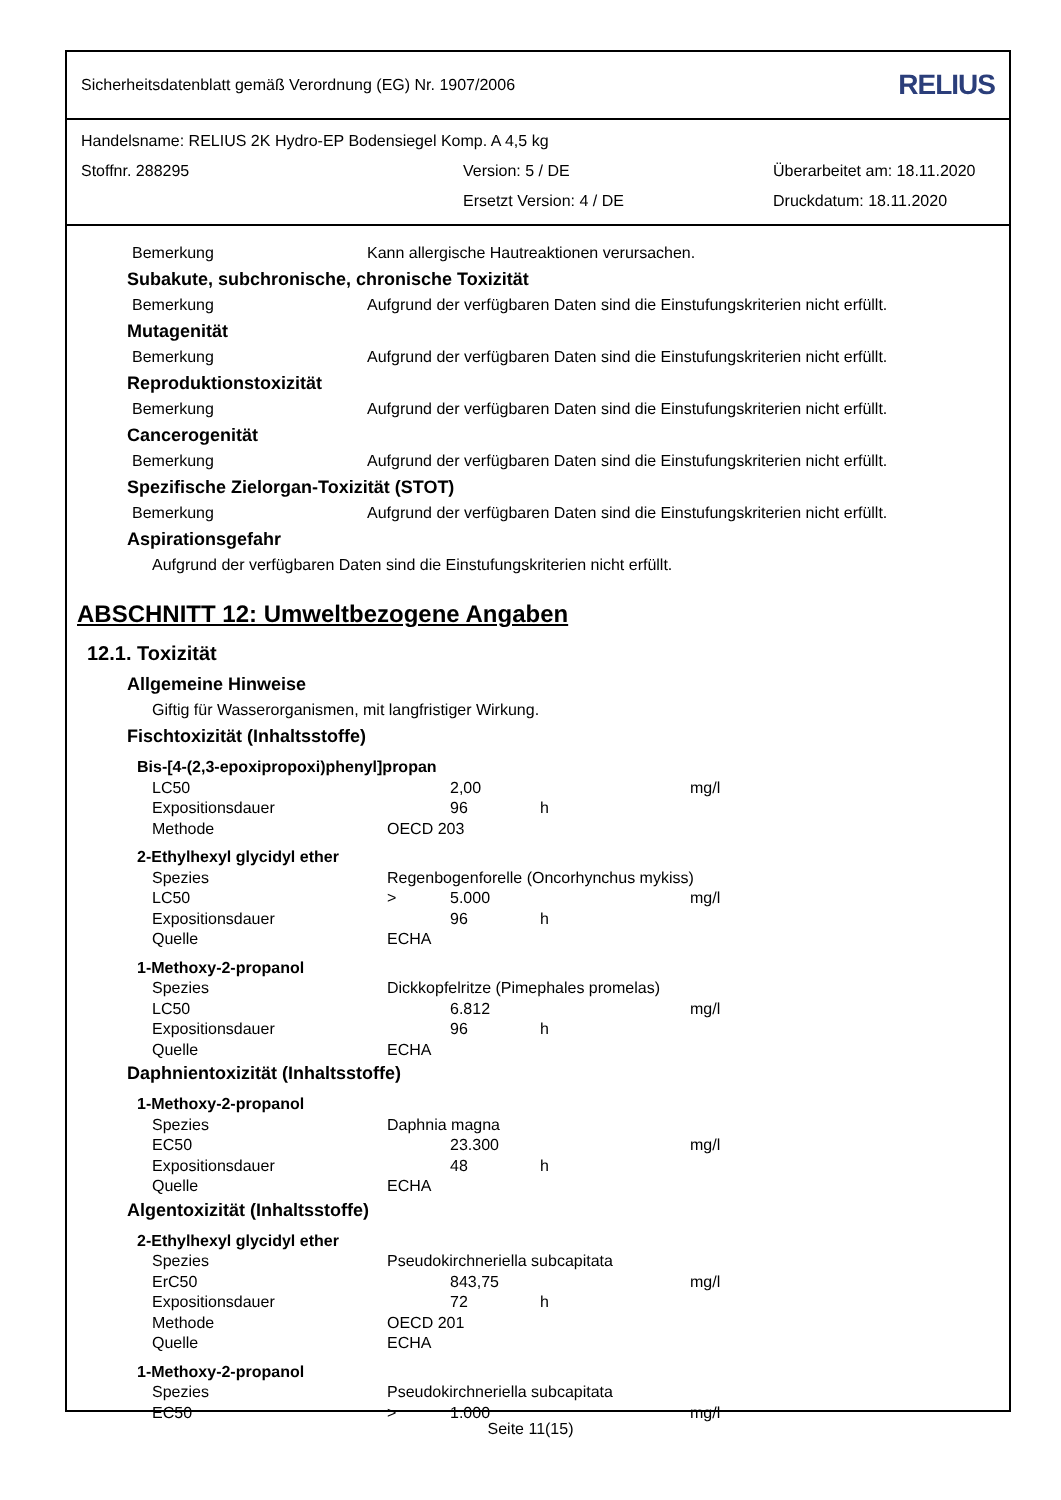Sicherheitsdatenblatt gemäß Verordnung (EG) Nr. 1907/2006 RELIUS
Handelsname: RELIUS 2K Hydro-EP Bodensiegel Komp. A 4,5 kg
Stoffnr. 288295 Version: 5 / DE Überarbeitet am: 18.11.2020
Ersetzt Version: 4 / DE Druckdatum: 18.11.2020
Bemerkung Kann allergische Hautreaktionen verursachen.
Subakute, subchronische, chronische Toxizität
Bemerkung Aufgrund der verfügbaren Daten sind die Einstufungskriterien nicht erfüllt.
Mutagenität
Bemerkung Aufgrund der verfügbaren Daten sind die Einstufungskriterien nicht erfüllt.
Reproduktionstoxizität
Bemerkung Aufgrund der verfügbaren Daten sind die Einstufungskriterien nicht erfüllt.
Cancerogenität
Bemerkung Aufgrund der verfügbaren Daten sind die Einstufungskriterien nicht erfüllt.
Spezifische Zielorgan-Toxizität (STOT)
Bemerkung Aufgrund der verfügbaren Daten sind die Einstufungskriterien nicht erfüllt.
Aspirationsgefahr
Aufgrund der verfügbaren Daten sind die Einstufungskriterien nicht erfüllt.
ABSCHNITT 12: Umweltbezogene Angaben
12.1. Toxizität
Allgemeine Hinweise
Giftig für Wasserorganismen, mit langfristiger Wirkung.
Fischtoxizität (Inhaltsstoffe)
| Bis-[4-(2,3-epoxipropoxi)phenyl]propan | | | | |
| LC50 | | 2,00 | | mg/l |
| Expositionsdauer | | 96 | h | |
| Methode | OECD 203 | | | |
| 2-Ethylhexyl glycidyl ether | | | | |
| Spezies | Regenbogenforelle (Oncorhynchus mykiss) | | | |
| LC50 | > | 5.000 | | mg/l |
| Expositionsdauer | | 96 | h | |
| Quelle | ECHA | | | |
| 1-Methoxy-2-propanol | | | | |
| Spezies | Dickkopfelritze (Pimephales promelas) | | | |
| LC50 | | 6.812 | | mg/l |
| Expositionsdauer | | 96 | h | |
| Quelle | ECHA | | | |
Daphnientoxizität (Inhaltsstoffe)
| 1-Methoxy-2-propanol | | | | |
| Spezies | Daphnia magna | | | |
| EC50 | | 23.300 | | mg/l |
| Expositionsdauer | | 48 | h | |
| Quelle | ECHA | | | |
Algentoxizität (Inhaltsstoffe)
| 2-Ethylhexyl glycidyl ether | | | | |
| Spezies | Pseudokirchneriella subcapitata | | | |
| ErC50 | | 843,75 | | mg/l |
| Expositionsdauer | | 72 | h | |
| Methode | OECD 201 | | | |
| Quelle | ECHA | | | |
| 1-Methoxy-2-propanol | | | | |
| Spezies | Pseudokirchneriella subcapitata | | | |
| EC50 | > | 1.000 | | mg/l |
Seite 11(15)